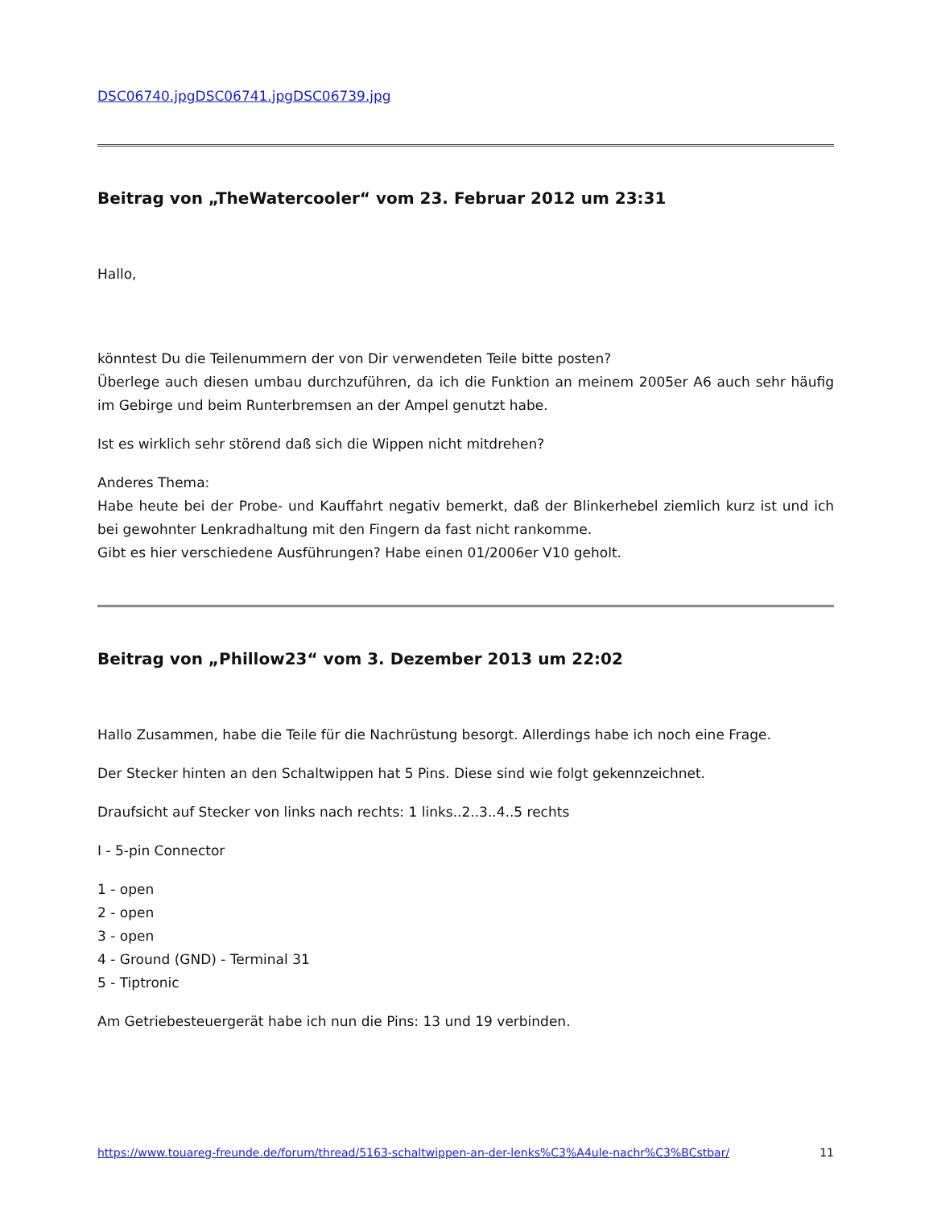DSC06740.jpgDSC06741.jpgDSC06739.jpg
Beitrag von „TheWatercooler“ vom 23. Februar 2012 um 23:31
Hallo,
könntest Du die Teilenummern der von Dir verwendeten Teile bitte posten?
Überlege auch diesen umbau durchzuführen, da ich die Funktion an meinem 2005er A6 auch sehr häufig im Gebirge und beim Runterbremsen an der Ampel genutzt habe.
Ist es wirklich sehr störend daß sich die Wippen nicht mitdrehen?
Anderes Thema:
Habe heute bei der Probe- und Kauffahrt negativ bemerkt, daß der Blinkerhebel ziemlich kurz ist und ich bei gewohnter Lenkradhaltung mit den Fingern da fast nicht rankomme.
Gibt es hier verschiedene Ausführungen? Habe einen 01/2006er V10 geholt.
Beitrag von „Phillow23“ vom 3. Dezember 2013 um 22:02
Hallo Zusammen, habe die Teile für die Nachrüstung besorgt. Allerdings habe ich noch eine Frage.
Der Stecker hinten an den Schaltwippen hat 5 Pins. Diese sind wie folgt gekennzeichnet.
Draufsicht auf Stecker von links nach rechts: 1 links..2..3..4..5 rechts
I - 5-pin Connector
1 - open
2 - open
3 - open
4 - Ground (GND) - Terminal 31
5 - Tiptronic
Am Getriebesteuergerät habe ich nun die Pins: 13 und 19 verbinden.
https://www.touareg-freunde.de/forum/thread/5163-schaltwippen-an-der-lenks%C3%A4ule-nachr%C3%BCstbar/ 11